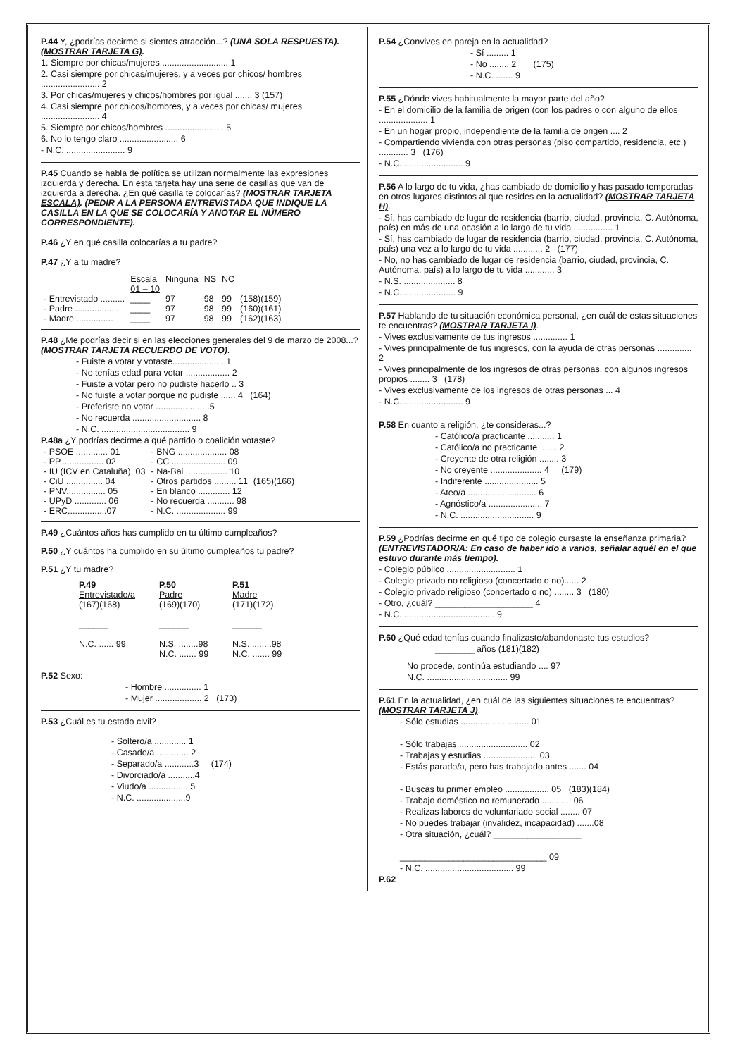P.44 Y, ¿podrías decirme si sientes atracción...? (UNA SOLA RESPUESTA). (MOSTRAR TARJETA G).
1. Siempre por chicas/mujeres ........................... 1
2. Casi siempre por chicas/mujeres, y a veces por chicos/ hombres ........................ 2
3. Por chicas/mujeres y chicos/hombres por igual ....... 3 (157)
4. Casi siempre por chicos/hombres, y a veces por chicas/ mujeres ........................ 4
5. Siempre por chicos/hombres ........................ 5
6. No lo tengo claro ........................ 6
- N.C. ........................ 9
P.45 Cuando se habla de política se utilizan normalmente las expresiones izquierda y derecha. En esta tarjeta hay una serie de casillas que van de izquierda a derecha. ¿En qué casilla te colocarías? (MOSTRAR TARJETA ESCALA). (PEDIR A LA PERSONA ENTREVISTADA QUE INDIQUE LA CASILLA EN LA QUE SE COLOCARÍA Y ANOTAR EL NÚMERO CORRESPONDIENTE).
P.46 ¿Y en qué casilla colocarías a tu padre?
P.47 ¿Y a tu madre?
| | Escala 01 – 10 | Ninguna | NS | NC | |
| --- | --- | --- | --- | --- | --- |
| - Entrevistado .......... | ____ | 97 | 98 | 99 | (158)(159) |
| - Padre .................. | ____ | 97 | 98 | 99 | (160)(161) |
| - Madre ............... | ____ | 97 | 98 | 99 | (162)(163) |
P.48 ¿Me podrías decir si en las elecciones generales del 9 de marzo de 2008...? (MOSTRAR TARJETA RECUERDO DE VOTO).
- Fuiste a votar y votaste..................... 1
- No tenías edad para votar .................. 2
- Fuiste a votar pero no pudiste hacerlo .. 3
- No fuiste a votar porque no pudiste ...... 4 (164)
- Preferiste no votar ......................5
- No recuerda ............................ 8
- N.C. .................................... 9
P.48a ¿Y podrías decirme a qué partido o coalición votaste?
| - PSOE ............. 01 | - BNG .................... 08 | |
| - PP.................. 02 | - CC ...................... 09 | |
| - IU (ICV en Cataluña). 03 | - Na-Bai ................. 10 | |
| - CiU ............... 04 | - Otros partidos ......... 11 | (165)(166) |
| - PNV................ 05 | - En blanco ............. 12 | |
| - UPyD ............. 06 | - No recuerda ........... 98 | |
| - ERC................07 | - N.C. .................... 99 | |
P.49 ¿Cuántos años has cumplido en tu último cumpleaños?
P.50 ¿Y cuántos ha cumplido en su último cumpleaños tu padre?
P.51 ¿Y tu madre?
| P.49 Entrevistado/a (167)(168) ______ N.C. ...... 99 | P.50 Padre (169)(170) ______ N.S. ........98 N.C. ....... 99 | P.51 Madre (171)(172) ______ N.S. ........98 N.C. ....... 99 |
| --- | --- | --- |
P.52 Sexo:
- Hombre ............... 1
- Mujer ................... 2 (173)
P.53 ¿Cuál es tu estado civil?
- Soltero/a ............. 1
- Casado/a ............. 2
- Separado/a ............3 (174)
- Divorciado/a ...........4
- Viudo/a ................ 5
- N.C. ....................9
P.54 ¿Convives en pareja en la actualidad?
- Sí ......... 1
- No ........ 2 (175)
- N.C. ....... 9
P.55 ¿Dónde vives habitualmente la mayor parte del año?
- En el domicilio de la familia de origen (con los padres o con alguno de ellos .................... 1
- En un hogar propio, independiente de la familia de origen .... 2
- Compartiendo vivienda con otras personas (piso compartido, residencia, etc.) ............ 3 (176)
- N.C. ........................ 9
P.56 A lo largo de tu vida, ¿has cambiado de domicilio y has pasado temporadas en otros lugares distintos al que resides en la actualidad? (MOSTRAR TARJETA H).
- Sí, has cambiado de lugar de residencia (barrio, ciudad, provincia, C. Autónoma, país) en más de una ocasión a lo largo de tu vida ................ 1
- Sí, has cambiado de lugar de residencia (barrio, ciudad, provincia, C. Autónoma, país) una vez a lo largo de tu vida ............ 2 (177)
- No, no has cambiado de lugar de residencia (barrio, ciudad, provincia, C. Autónoma, país) a lo largo de tu vida ............ 3
- N.S. ..................... 8
- N.C. ..................... 9
P.57 Hablando de tu situación económica personal, ¿en cuál de estas situaciones te encuentras? (MOSTRAR TARJETA I).
- Vives exclusivamente de tus ingresos .............. 1
- Vives principalmente de tus ingresos, con la ayuda de otras personas .............. 2
- Vives principalmente de los ingresos de otras personas, con algunos ingresos propios ........ 3 (178)
- Vives exclusivamente de los ingresos de otras personas ... 4
- N.C. ........................ 9
P.58 En cuanto a religión, ¿te consideras...?
- Católico/a practicante ........... 1
- Católico/a no practicante ....... 2
- Creyente de otra religión ........ 3
- No creyente ..................... 4 (179)
- Indiferente ...................... 5
- Ateo/a ............................ 6
- Agnóstico/a ...................... 7
- N.C. .............................. 9
P.59 ¿Podrías decirme en qué tipo de colegio cursaste la enseñanza primaria? (ENTREVISTADOR/A: En caso de haber ido a varios, señalar aquél en el que estuvo durante más tiempo).
- Colegio público ............................ 1
- Colegio privado no religioso (concertado o no)...... 2
- Colegio privado religioso (concertado o no) ........ 3 (180)
- Otro, ¿cuál? ____________________ 4
- N.C. ..................................... 9
P.60 ¿Qué edad tenías cuando finalizaste/abandonaste tus estudios?
________ años (181)(182)
No procede, continúa estudiando .... 97
N.C. ................................. 99
P.61 En la actualidad, ¿en cuál de las siguientes situaciones te encuentras? (MOSTRAR TARJETA J).
- Sólo estudias ............................ 01
- Sólo trabajas ............................ 02
- Trabajas y estudias ...................... 03
- Estás parado/a, pero has trabajado antes ....... 04
- Buscas tu primer empleo .................. 05 (183)(184)
- Trabajo doméstico no remunerado ............ 06
- Realizas labores de voluntariado social ........ 07
- No puedes trabajar (invalidez, incapacidad) .......08
- Otra situación, ¿cuál? __________________
______________________________ 09
- N.C. .................................... 99
P.62